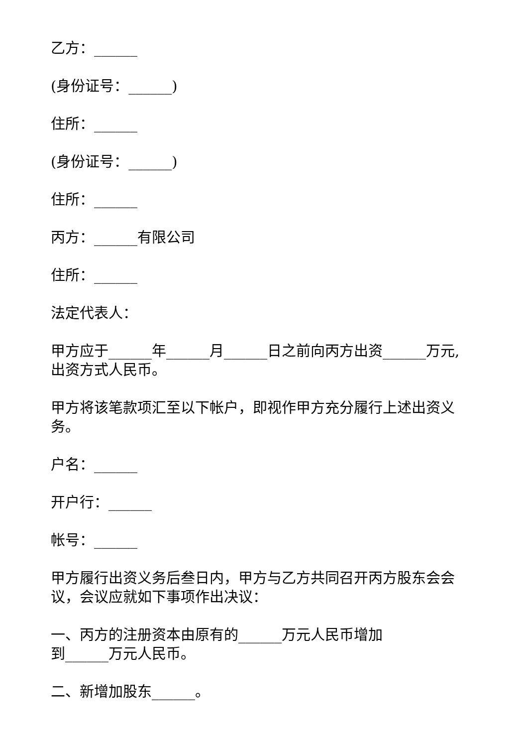乙方：______
(身份证号：______)
住所：______
(身份证号：______)
住所：______
丙方：______有限公司
住所：______
法定代表人：
甲方应于______年______月______日之前向丙方出资______万元,出资方式人民币。
甲方将该笔款项汇至以下帐户，即视作甲方充分履行上述出资义务。
户名：______
开户行：______
帐号：______
甲方履行出资义务后叁日内，甲方与乙方共同召开丙方股东会会议，会议应就如下事项作出决议：
一、丙方的注册资本由原有的______万元人民币增加
到______万元人民币。
二、新增加股东______。